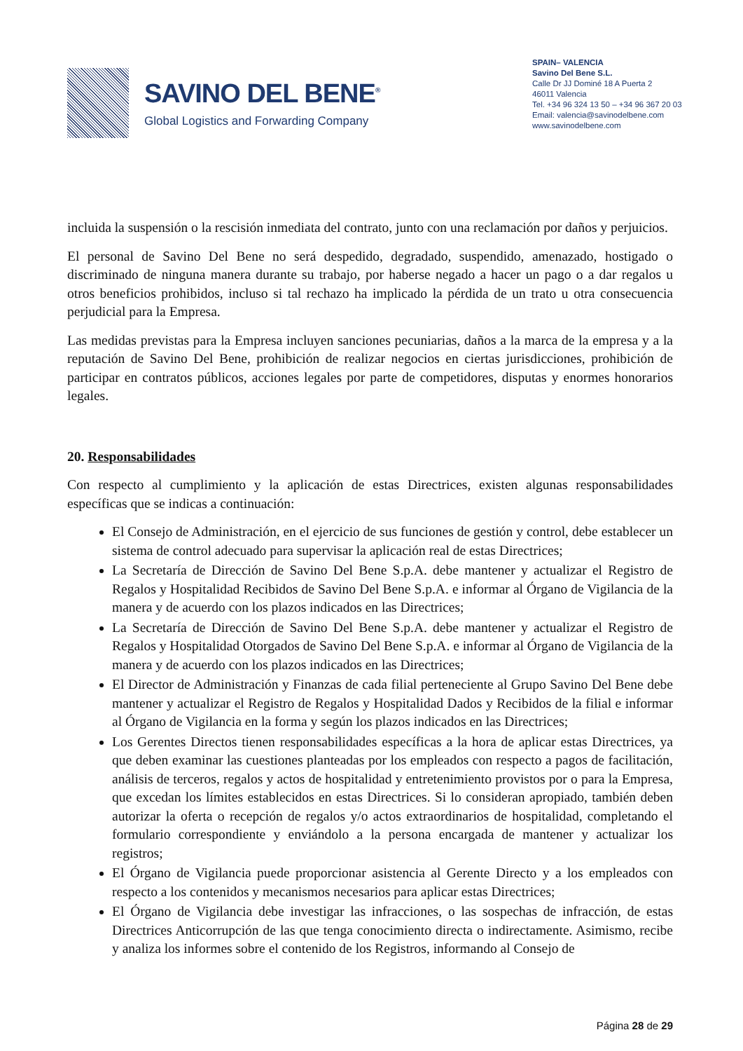SAVINO DEL BENE<sup>®</sup>
Global Logistics and Forwarding Company
SPAIN– VALENCIA
Savino Del Bene S.L.
Calle Dr JJ Dominé 18 A Puerta 2
46011 Valencia
Tel. +34 96 324 13 50 – +34 96 367 20 03
Email: valencia@savinodelbene.com
www.savinodelbene.com
incluida la suspensión o la rescisión inmediata del contrato, junto con una reclamación por daños y perjuicios.
El personal de Savino Del Bene no será despedido, degradado, suspendido, amenazado, hostigado o discriminado de ninguna manera durante su trabajo, por haberse negado a hacer un pago o a dar regalos u otros beneficios prohibidos, incluso si tal rechazo ha implicado la pérdida de un trato u otra consecuencia perjudicial para la Empresa.
Las medidas previstas para la Empresa incluyen sanciones pecuniarias, daños a la marca de la empresa y a la reputación de Savino Del Bene, prohibición de realizar negocios en ciertas jurisdicciones, prohibición de participar en contratos públicos, acciones legales por parte de competidores, disputas y enormes honorarios legales.
20. Responsabilidades
Con respecto al cumplimiento y la aplicación de estas Directrices, existen algunas responsabilidades específicas que se indicas a continuación:
El Consejo de Administración, en el ejercicio de sus funciones de gestión y control, debe establecer un sistema de control adecuado para supervisar la aplicación real de estas Directrices;
La Secretaría de Dirección de Savino Del Bene S.p.A. debe mantener y actualizar el Registro de Regalos y Hospitalidad Recibidos de Savino Del Bene S.p.A. e informar al Órgano de Vigilancia de la manera y de acuerdo con los plazos indicados en las Directrices;
La Secretaría de Dirección de Savino Del Bene S.p.A. debe mantener y actualizar el Registro de Regalos y Hospitalidad Otorgados de Savino Del Bene S.p.A. e informar al Órgano de Vigilancia de la manera y de acuerdo con los plazos indicados en las Directrices;
El Director de Administración y Finanzas de cada filial perteneciente al Grupo Savino Del Bene debe mantener y actualizar el Registro de Regalos y Hospitalidad Dados y Recibidos de la filial e informar al Órgano de Vigilancia en la forma y según los plazos indicados en las Directrices;
Los Gerentes Directos tienen responsabilidades específicas a la hora de aplicar estas Directrices, ya que deben examinar las cuestiones planteadas por los empleados con respecto a pagos de facilitación, análisis de terceros, regalos y actos de hospitalidad y entretenimiento provistos por o para la Empresa, que excedan los límites establecidos en estas Directrices. Si lo consideran apropiado, también deben autorizar la oferta o recepción de regalos y/o actos extraordinarios de hospitalidad, completando el formulario correspondiente y enviándolo a la persona encargada de mantener y actualizar los registros;
El Órgano de Vigilancia puede proporcionar asistencia al Gerente Directo y a los empleados con respecto a los contenidos y mecanismos necesarios para aplicar estas Directrices;
El Órgano de Vigilancia debe investigar las infracciones, o las sospechas de infracción, de estas Directrices Anticorrupción de las que tenga conocimiento directa o indirectamente. Asimismo, recibe y analiza los informes sobre el contenido de los Registros, informando al Consejo de
Página 28 de 29